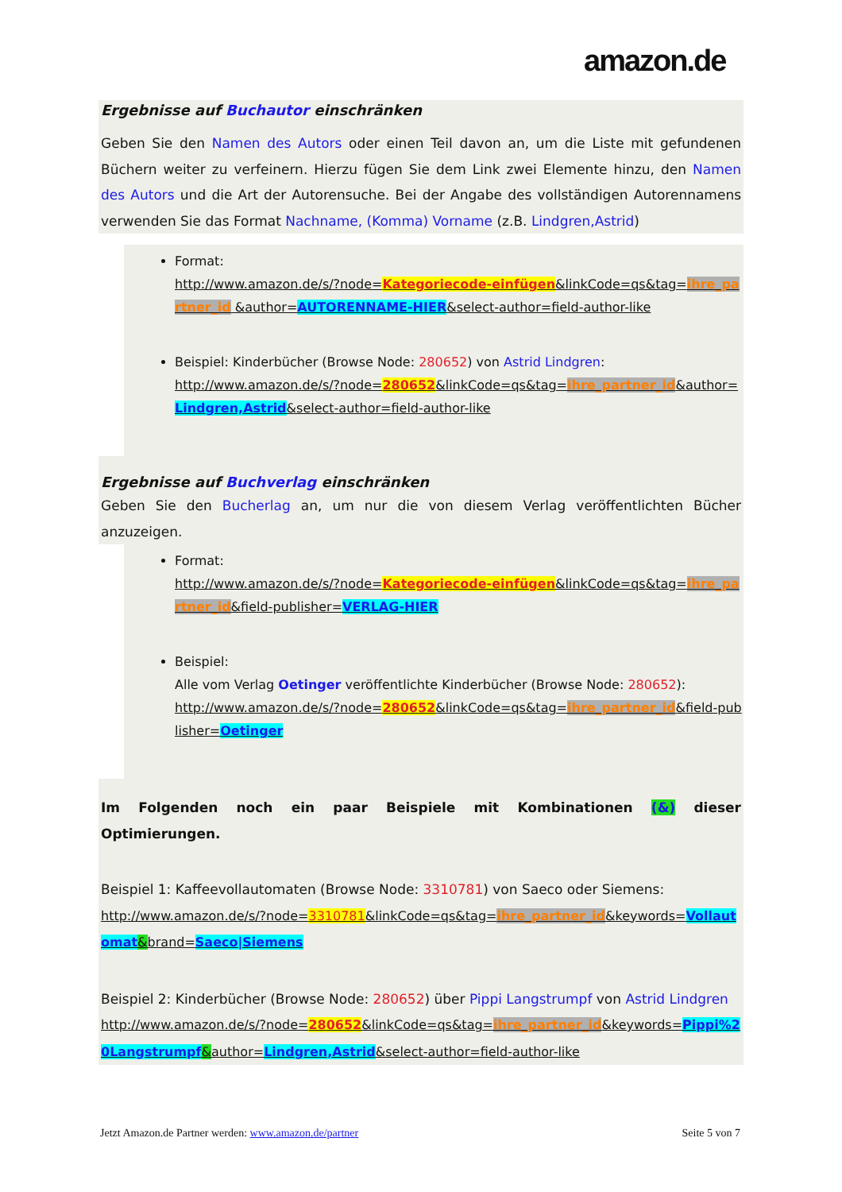amazon.de
Ergebnisse auf Buchautor einschränken
Geben Sie den Namen des Autors oder einen Teil davon an, um die Liste mit gefundenen Büchern weiter zu verfeinern. Hierzu fügen Sie dem Link zwei Elemente hinzu, den Namen des Autors und die Art der Autorensuche. Bei der Angabe des vollständigen Autorennamens verwenden Sie das Format Nachname, (Komma) Vorname (z.B. Lindgren,Astrid)
Format:
http://www.amazon.de/s/?node=Kategoriecode-einfügen&linkCode=qs&tag=ihre_partner_id &author=AUTORENNAME-HIER&select-author=field-author-like
Beispiel: Kinderbücher (Browse Node: 280652) von Astrid Lindgren:
http://www.amazon.de/s/?node=280652&linkCode=qs&tag=ihre_partner_id&author=Lindgren,Astrid&select-author=field-author-like
Ergebnisse auf Buchverlag einschränken
Geben Sie den Bucherlag an, um nur die von diesem Verlag veröffentlichten Bücher anzuzeigen.
Format:
http://www.amazon.de/s/?node=Kategoriecode-einfügen&linkCode=qs&tag=ihre_partner_id&field-publisher=VERLAG-HIER
Beispiel:
Alle vom Verlag Oetinger veröffentlichte Kinderbücher (Browse Node: 280652):
http://www.amazon.de/s/?node=280652&linkCode=qs&tag=ihre_partner_id&field-publisher=Oetinger
Im Folgenden noch ein paar Beispiele mit Kombinationen (&) dieser Optimierungen.
Beispiel 1: Kaffeevollautomaten (Browse Node: 3310781) von Saeco oder Siemens:
http://www.amazon.de/s/?node=3310781&linkCode=qs&tag=ihre_partner_id&keywords=Vollautomat&brand=Saeco|Siemens
Beispiel 2: Kinderbücher (Browse Node: 280652) über Pippi Langstrumpf von Astrid Lindgren
http://www.amazon.de/s/?node=280652&linkCode=qs&tag=ihre_partner_id&keywords=Pippi%20Langstrumpf&author=Lindgren,Astrid&select-author=field-author-like
Jetzt Amazon.de Partner werden: www.amazon.de/partner Seite 5 von 7